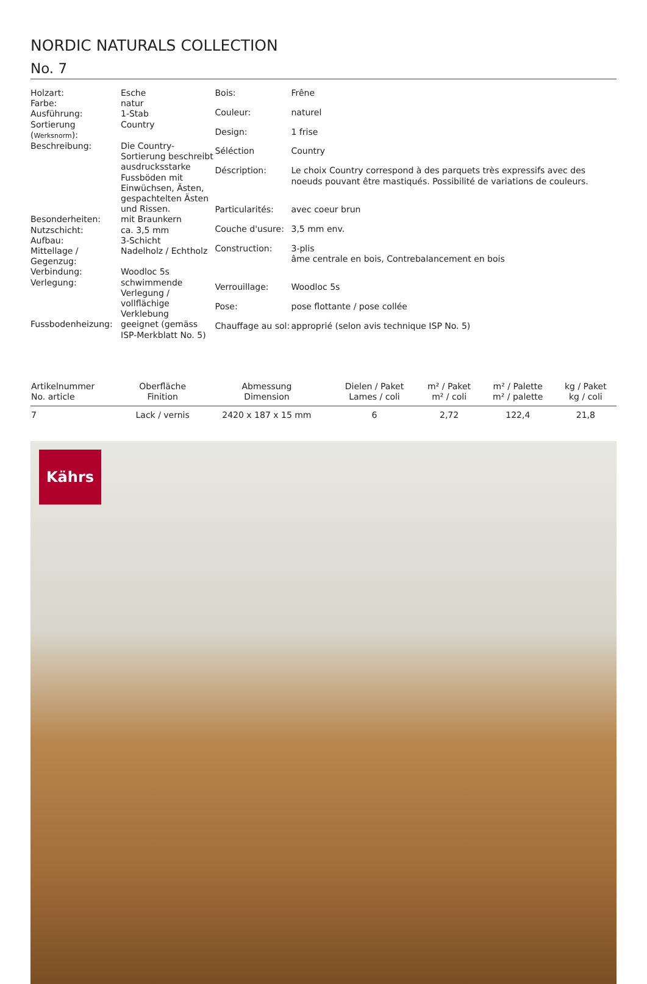NORDIC NATURALS COLLECTION
No. 7
| Holzart: | Esche |
| Farbe: | natur |
| Ausführung: | 1-Stab |
| Sortierung ( Werksnorm ): | Country |
| Beschreibung: | Die Country-Sortierung beschreibt ausdrucksstarke Fussböden mit Einwüchsen, Ästen, gespachtelten Ästen und Rissen. |
| Besonderheiten: | mit Braunkern |
| Nutzschicht: | ca. 3,5 mm |
| Aufbau: | 3-Schicht |
| Mittellage / Gegenzug: | Nadelholz / Echtholz |
| Verbindung: | Woodloc 5s |
| Verlegung: | schwimmende Verlegung / vollflächige Verklebung |
| Fussbodenheizung: | geeignet (gemäss ISP-Merkblatt No. 5) |
| Bois: | Frêne |
| Couleur: | naturel |
| Design: | 1 frise |
| Séléction | Country |
| Déscription: | Le choix Country correspond à des parquets très expressifs avec des noeuds pouvant être mastiqués. Possibilité de variations de couleurs. |
| Particularités: | avec coeur brun |
| Couche d'usure: | 3,5 mm env. |
| Construction: | 3-plis âme centrale en bois, Contrebalancement en bois |
| Verrouillage: | Woodloc 5s |
| Pose: | pose flottante / pose collée |
| Chauffage au sol: | approprié (selon avis technique ISP No. 5) |
| Artikelnummer No. article | Oberfläche Finition | Abmessung Dimension | Dielen / Paket Lames / coli | m² / Paket m² / coli | m² / Palette m² / palette | kg / Paket kg / coli |
| --- | --- | --- | --- | --- | --- | --- |
| 7 | Lack / vernis | 2420 x 187 x 15 mm | 6 | 2,72 | 122,4 | 21,8 |
Kährs